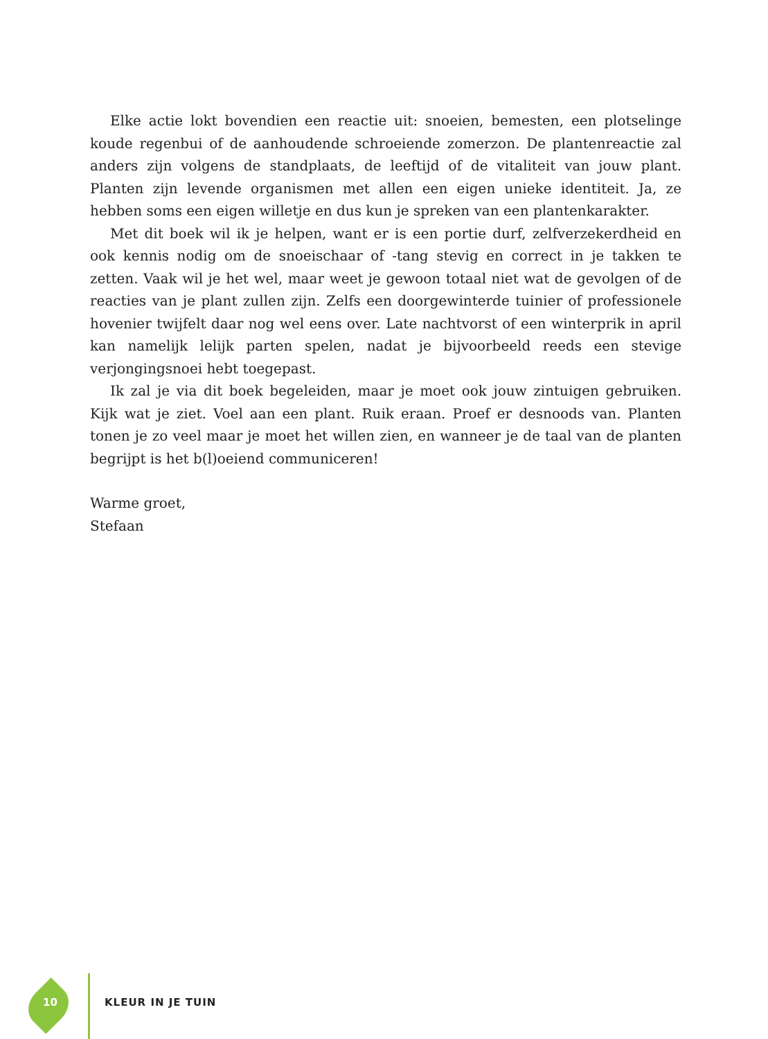Elke actie lokt bovendien een reactie uit: snoeien, bemesten, een plotselinge koude regenbui of de aanhoudende schroeiende zomerzon. De plantenreactie zal anders zijn volgens de standplaats, de leeftijd of de vitaliteit van jouw plant. Planten zijn levende organismen met allen een eigen unieke identiteit. Ja, ze hebben soms een eigen willetje en dus kun je spreken van een plantenkarakter.
Met dit boek wil ik je helpen, want er is een portie durf, zelfverzekerdheid en ook kennis nodig om de snoeischaar of -tang stevig en correct in je takken te zetten. Vaak wil je het wel, maar weet je gewoon totaal niet wat de gevolgen of de reacties van je plant zullen zijn. Zelfs een doorgewinterde tuinier of professionele hovenier twijfelt daar nog wel eens over. Late nachtvorst of een winterprik in april kan namelijk lelijk parten spelen, nadat je bijvoorbeeld reeds een stevige verjongingsnoei hebt toegepast.
Ik zal je via dit boek begeleiden, maar je moet ook jouw zintuigen gebruiken. Kijk wat je ziet. Voel aan een plant. Ruik eraan. Proef er desnoods van. Planten tonen je zo veel maar je moet het willen zien, en wanneer je de taal van de planten begrijpt is het b(l)oeiend communiceren!
Warme groet,
Stefaan
10 KLEUR IN JE TUIN